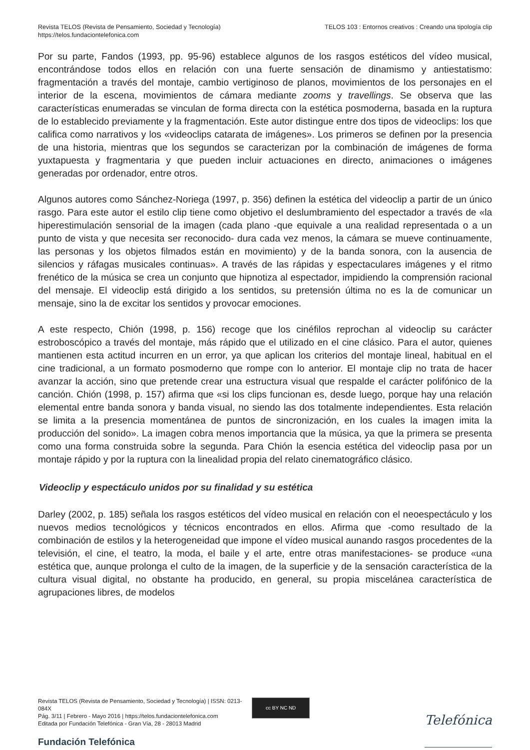Revista TELOS (Revista de Pensamiento, Sociedad y Tecnología)
https://telos.fundaciontelefonica.com
TELOS 103 : Entornos creativos : Creando una tipología clip
Por su parte, Fandos (1993, pp. 95-96) establece algunos de los rasgos estéticos del vídeo musical, encontrándose todos ellos en relación con una fuerte sensación de dinamismo y antiestatismo: fragmentación a través del montaje, cambio vertiginoso de planos, movimientos de los personajes en el interior de la escena, movimientos de cámara mediante zooms y travellings. Se observa que las características enumeradas se vinculan de forma directa con la estética posmoderna, basada en la ruptura de lo establecido previamente y la fragmentación. Este autor distingue entre dos tipos de videoclips: los que califica como narrativos y los «videoclips catarata de imágenes». Los primeros se definen por la presencia de una historia, mientras que los segundos se caracterizan por la combinación de imágenes de forma yuxtapuesta y fragmentaria y que pueden incluir actuaciones en directo, animaciones o imágenes generadas por ordenador, entre otros.
Algunos autores como Sánchez-Noriega (1997, p. 356) definen la estética del videoclip a partir de un único rasgo. Para este autor el estilo clip tiene como objetivo el deslumbramiento del espectador a través de «la hiperestimulación sensorial de la imagen (cada plano -que equivale a una realidad representada o a un punto de vista y que necesita ser reconocido- dura cada vez menos, la cámara se mueve continuamente, las personas y los objetos filmados están en movimiento) y de la banda sonora, con la ausencia de silencios y ráfagas musicales continuas». A través de las rápidas y espectaculares imágenes y el ritmo frenético de la música se crea un conjunto que hipnotiza al espectador, impidiendo la comprensión racional del mensaje. El videoclip está dirigido a los sentidos, su pretensión última no es la de comunicar un mensaje, sino la de excitar los sentidos y provocar emociones.
A este respecto, Chión (1998, p. 156) recoge que los cinéfilos reprochan al videoclip su carácter estroboscópico a través del montaje, más rápido que el utilizado en el cine clásico. Para el autor, quienes mantienen esta actitud incurren en un error, ya que aplican los criterios del montaje lineal, habitual en el cine tradicional, a un formato posmoderno que rompe con lo anterior. El montaje clip no trata de hacer avanzar la acción, sino que pretende crear una estructura visual que respalde el carácter polifónico de la canción. Chión (1998, p. 157) afirma que «si los clips funcionan es, desde luego, porque hay una relación elemental entre banda sonora y banda visual, no siendo las dos totalmente independientes. Esta relación se limita a la presencia momentánea de puntos de sincronización, en los cuales la imagen imita la producción del sonido». La imagen cobra menos importancia que la música, ya que la primera se presenta como una forma construida sobre la segunda. Para Chión la esencia estética del videoclip pasa por un montaje rápido y por la ruptura con la linealidad propia del relato cinematográfico clásico.
Videoclip y espectáculo unidos por su finalidad y su estética
Darley (2002, p. 185) señala los rasgos estéticos del vídeo musical en relación con el neoespectáculo y los nuevos medios tecnológicos y técnicos encontrados en ellos. Afirma que -como resultado de la combinación de estilos y la heterogeneidad que impone el vídeo musical aunando rasgos procedentes de la televisión, el cine, el teatro, la moda, el baile y el arte, entre otras manifestaciones- se produce «una estética que, aunque prolonga el culto de la imagen, de la superficie y de la sensación característica de la cultura visual digital, no obstante ha producido, en general, su propia miscelánea característica de agrupaciones libres, de modelos
Revista TELOS (Revista de Pensamiento, Sociedad y Tecnología) | ISSN: 0213-084X
Pág. 3/11 | Febrero - Mayo 2016 | https://telos.fundaciontelefonica.com
Editada por Fundación Telefónica - Gran Vía, 28 - 28013 Madrid
Fundación Telefónica
cc BY NC ND
Telefónica